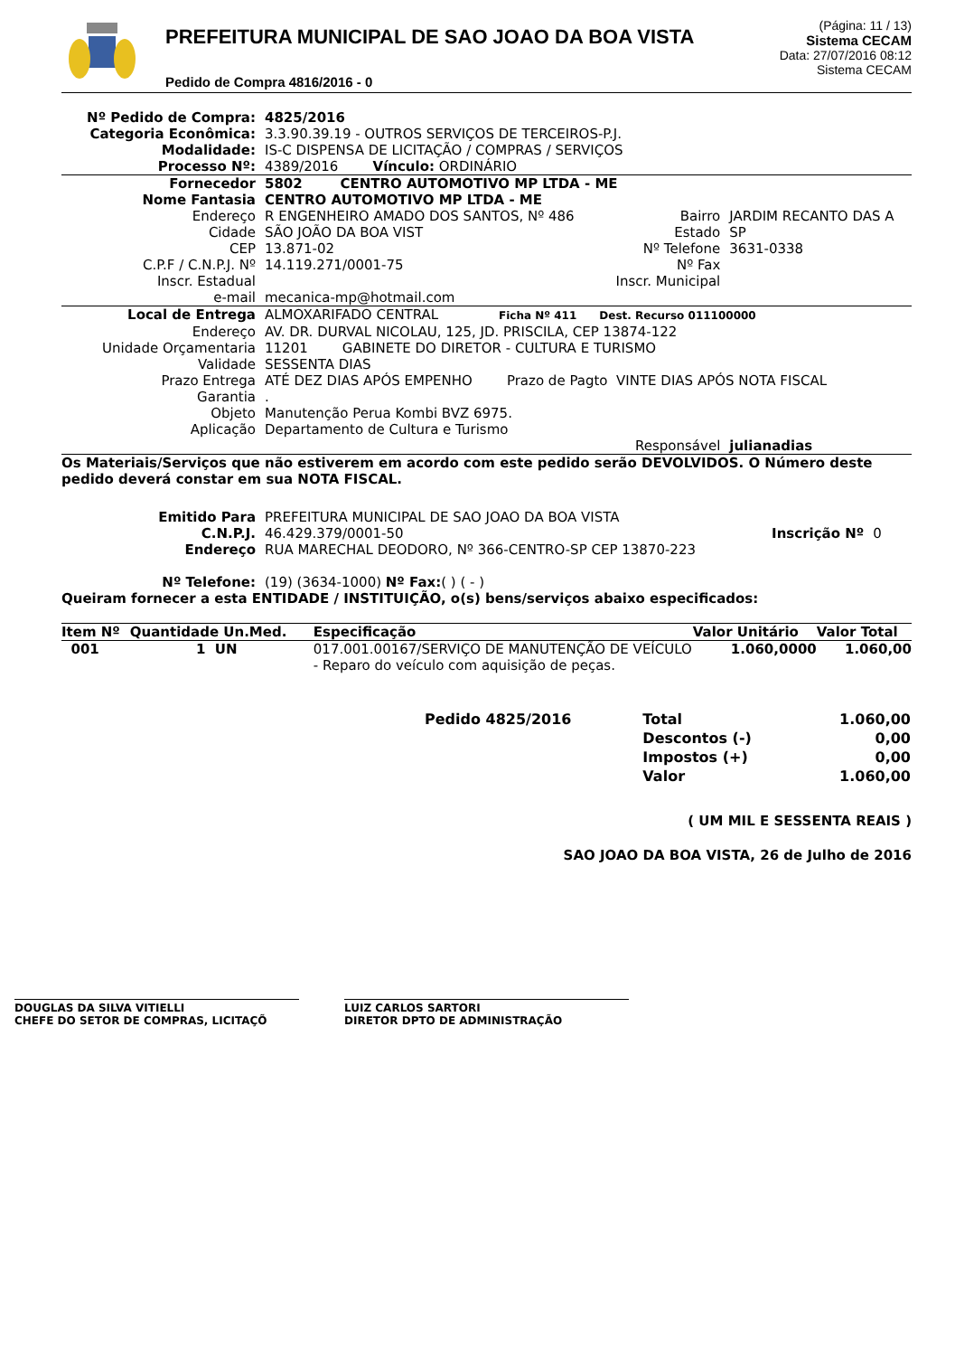PREFEITURA MUNICIPAL DE SAO JOAO DA BOA VISTA
Pedido de Compra 4816/2016 - 0
(Página: 11 / 13)
Sistema CECAM
Data: 27/07/2016 08:12
Sistema CECAM
| Nº Pedido de Compra: | 4825/2016 | | |
| Categoria Econômica: | 3.3.90.39.19 - OUTROS SERVIÇOS DE TERCEIROS-P.J. | | |
| Modalidade: | IS-C DISPENSA DE LICITAÇÃO / COMPRAS / SERVIÇOS | | |
| Processo Nº: | 4389/2016 Vínculo: ORDINÁRIO | | |
| Fornecedor | 5802 CENTRO AUTOMOTIVO MP LTDA - ME | | |
| Nome Fantasia | CENTRO AUTOMOTIVO MP LTDA - ME | | |
| Endereço | R ENGENHEIRO AMADO DOS SANTOS, Nº 486 | Bairro | JARDIM RECANTO DAS A |
| Cidade | SÃO JOÃO DA BOA VIST | Estado | SP |
| CEP | 13.871-02 | Nº Telefone | 3631-0338 |
| C.P.F / C.N.P.J. Nº | 14.119.271/0001-75 | Nº Fax | |
| Inscr. Estadual | | Inscr. Municipal | |
| e-mail | mecanica-mp@hotmail.com | | |
| Local de Entrega | ALMOXARIFADO CENTRAL Ficha Nº 411 Dest. Recurso 011100000 | | |
| Endereço | AV. DR. DURVAL NICOLAU, 125, JD. PRISCILA, CEP 13874-122 | | |
| Unidade Orçamentaria | 11201 GABINETE DO DIRETOR - CULTURA E TURISMO | | |
| Validade | SESSENTA DIAS | | |
| Prazo Entrega | ATÉ DEZ DIAS APÓS EMPENHO Prazo de Pagto VINTE DIAS APÓS NOTA FISCAL | | |
| Garantia | . | | |
| Objeto | Manutenção Perua Kombi BVZ 6975. | | |
| Aplicação | Departamento de Cultura e Turismo | | |
| | | Responsável | julianadias |
Os Materiais/Serviços que não estiverem em acordo com este pedido serão DEVOLVIDOS. O Número deste pedido deverá constar em sua NOTA FISCAL.
| Emitido Para | PREFEITURA MUNICIPAL DE SAO JOAO DA BOA VISTA | | |
| C.N.P.J. | 46.429.379/0001-50 | Inscrição Nº | 0 |
| Endereço | RUA MARECHAL DEODORO, Nº 366-CENTRO-SP CEP 13870-223 | | |
| Nº Telefone: | (19) (3634-1000) Nº Fax: ( ) ( - ) | | |
Queiram fornecer a esta ENTIDADE / INSTITUIÇÃO, o(s) bens/serviços abaixo especificados:
| Item Nº | Quantidade Un.Med. | Especificação | Valor Unitário | Valor Total |
| --- | --- | --- | --- | --- |
| 001 | 1 UN | 017.001.00167/SERVIÇO DE MANUTENÇÃO DE VEÍCULO - Reparo do veículo com aquisição de peças. | 1.060,0000 | 1.060,00 |
| Pedido 4825/2016 | Total | 1.060,00 |
| | Descontos (-) | 0,00 |
| | Impostos (+) | 0,00 |
| | Valor | 1.060,00 |
( UM MIL E SESSENTA REAIS )
SAO JOAO DA BOA VISTA, 26 de Julho de 2016
DOUGLAS DA SILVA VITIELLI
CHEFE DO SETOR DE COMPRAS, LICITAÇÕ
LUIZ CARLOS SARTORI
DIRETOR DPTO DE ADMINISTRAÇÃO